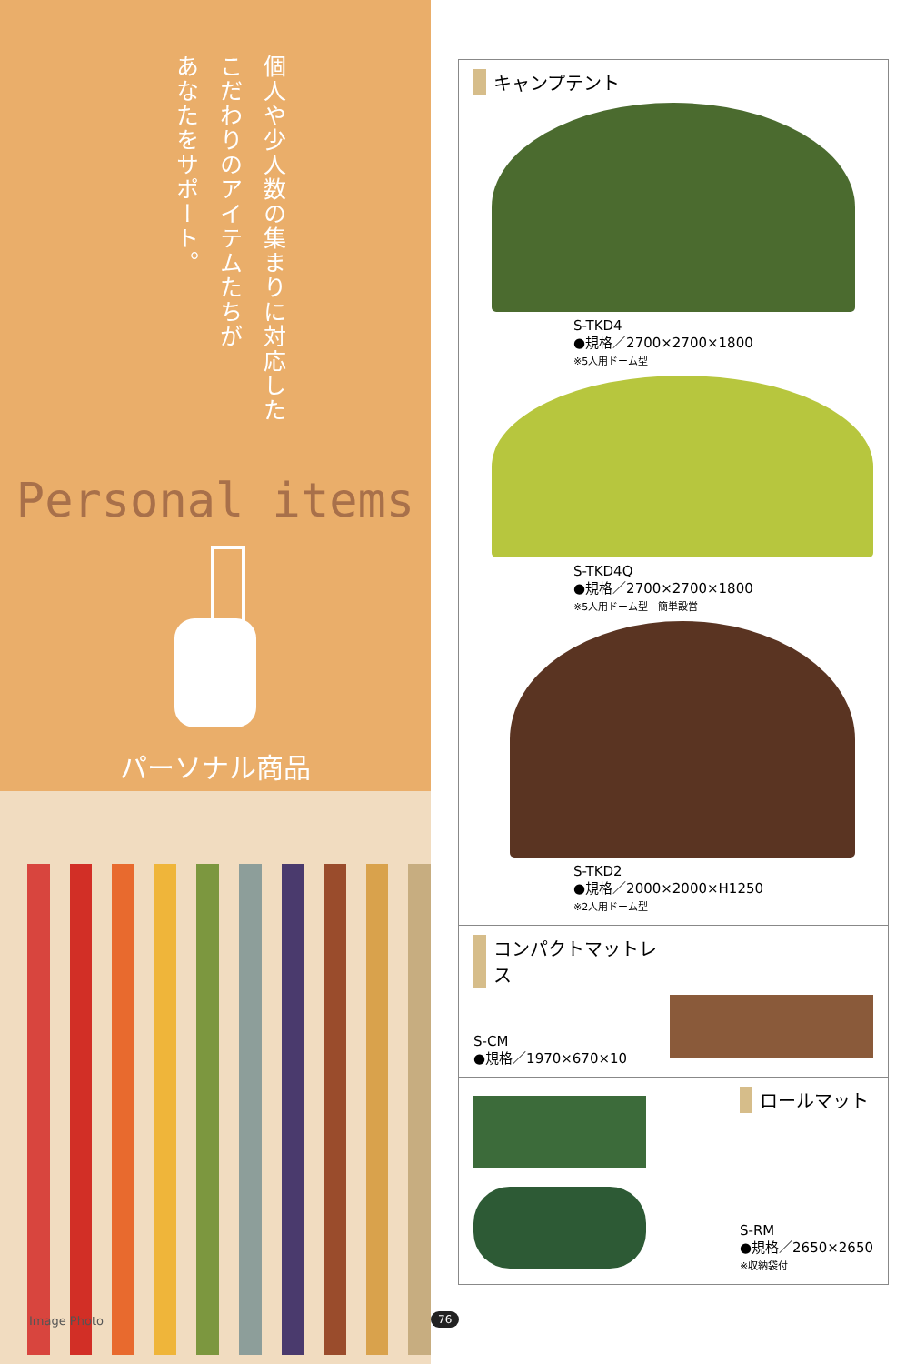個人や少人数の集まりに対応した
こだわりのアイテムたちが
あなたをサポート。
Personal items
パーソナル商品
Image Photo
キャンプテント
S-TKD4
●規格／2700×2700×1800
※5人用ドーム型
S-TKD4Q
●規格／2700×2700×1800
※5人用ドーム型　簡単設営
S-TKD2
●規格／2000×2000×H1250
※2人用ドーム型
コンパクトマットレス
S-CM
●規格／1970×670×10
ロールマット
S-RM
●規格／2650×2650
※収納袋付
76